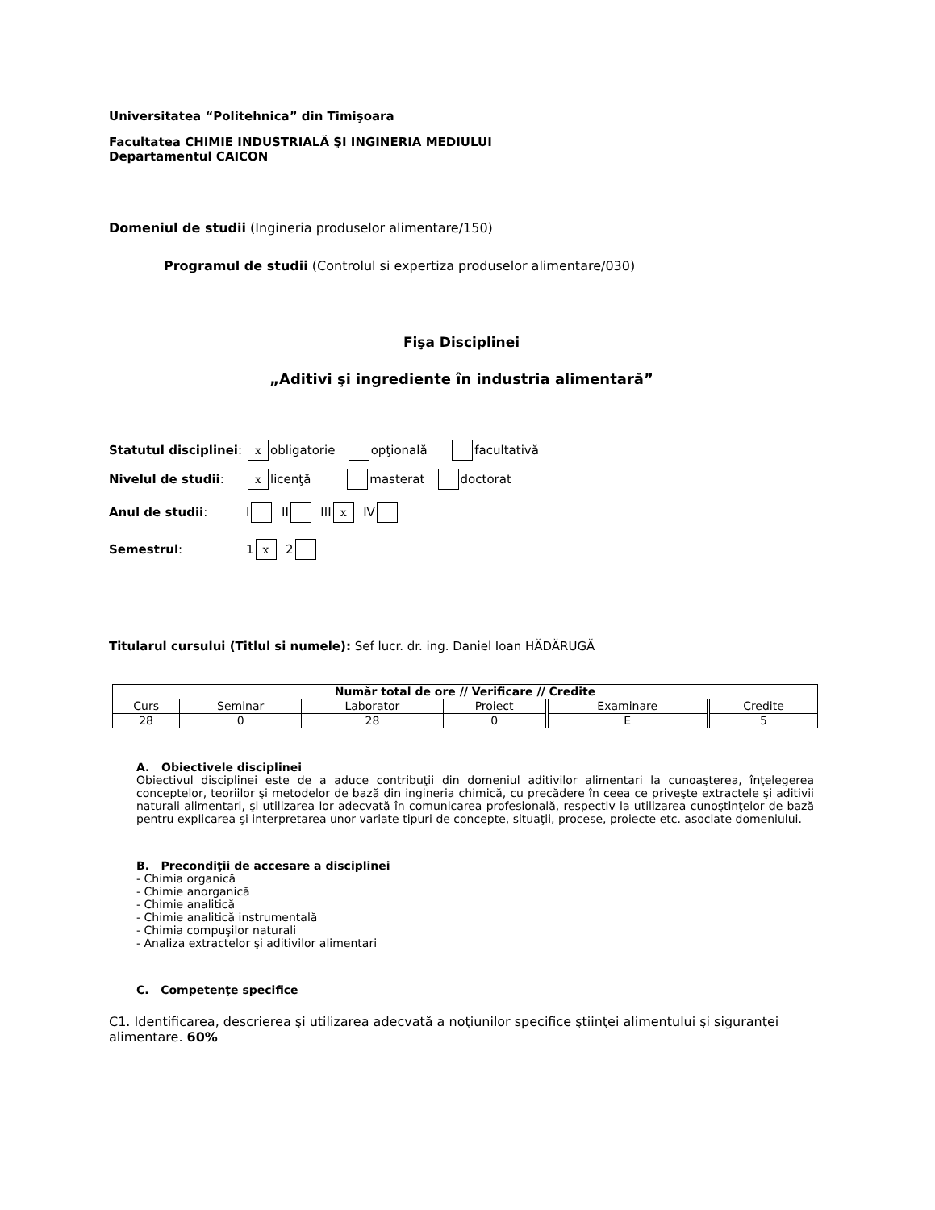Universitatea “Politehnica” din Timişoara
Facultatea CHIMIE INDUSTRIALĂ ŞI INGINERIA MEDIULUI
Departamentul CAICON
Domeniul de studii (Ingineria produselor alimentare/150)
Programul de studii (Controlul si expertiza produselor alimentare/030)
Fişa Disciplinei
„Aditivi şi ingrediente în industria alimentară”
Statutul disciplinei: x obligatorie opţională facultativă
Nivelul de studii: x licenţă masterat doctorat
Anul de studii: I II III x IV
Semestrul: 1 x 2
Titularul cursului (Titlul si numele): Sef lucr. dr. ing. Daniel Ioan HĂDĂRUGĂ
| Număr total de ore // Verificare // Credite | | | | | |
| --- | --- | --- | --- | --- | --- |
| Curs | Seminar | Laborator | Proiect | Examinare | Credite |
| 28 | 0 | 28 | 0 | E | 5 |
A. Obiectivele disciplinei
Obiectivul disciplinei este de a aduce contribuţii din domeniul aditivilor alimentari la cunoaşterea, înţelegerea conceptelor, teoriilor şi metodelor de bază din ingineria chimică, cu precădere în ceea ce priveşte extractele şi aditivii naturali alimentari, şi utilizarea lor adecvată în comunicarea profesională, respectiv la utilizarea cunoştinţelor de bază pentru explicarea şi interpretarea unor variate tipuri de concepte, situaţii, procese, proiecte etc. asociate domeniului.
B. Precondiţii de accesare a disciplinei
- Chimia organică
- Chimie anorganică
- Chimie analitică
- Chimie analitică instrumentală
- Chimia compuşilor naturali
- Analiza extractelor şi aditivilor alimentari
C. Competenţe specifice
C1. Identificarea, descrierea şi utilizarea adecvată a noţiunilor specifice ştiinţei alimentului şi siguranţei alimentare. 60%